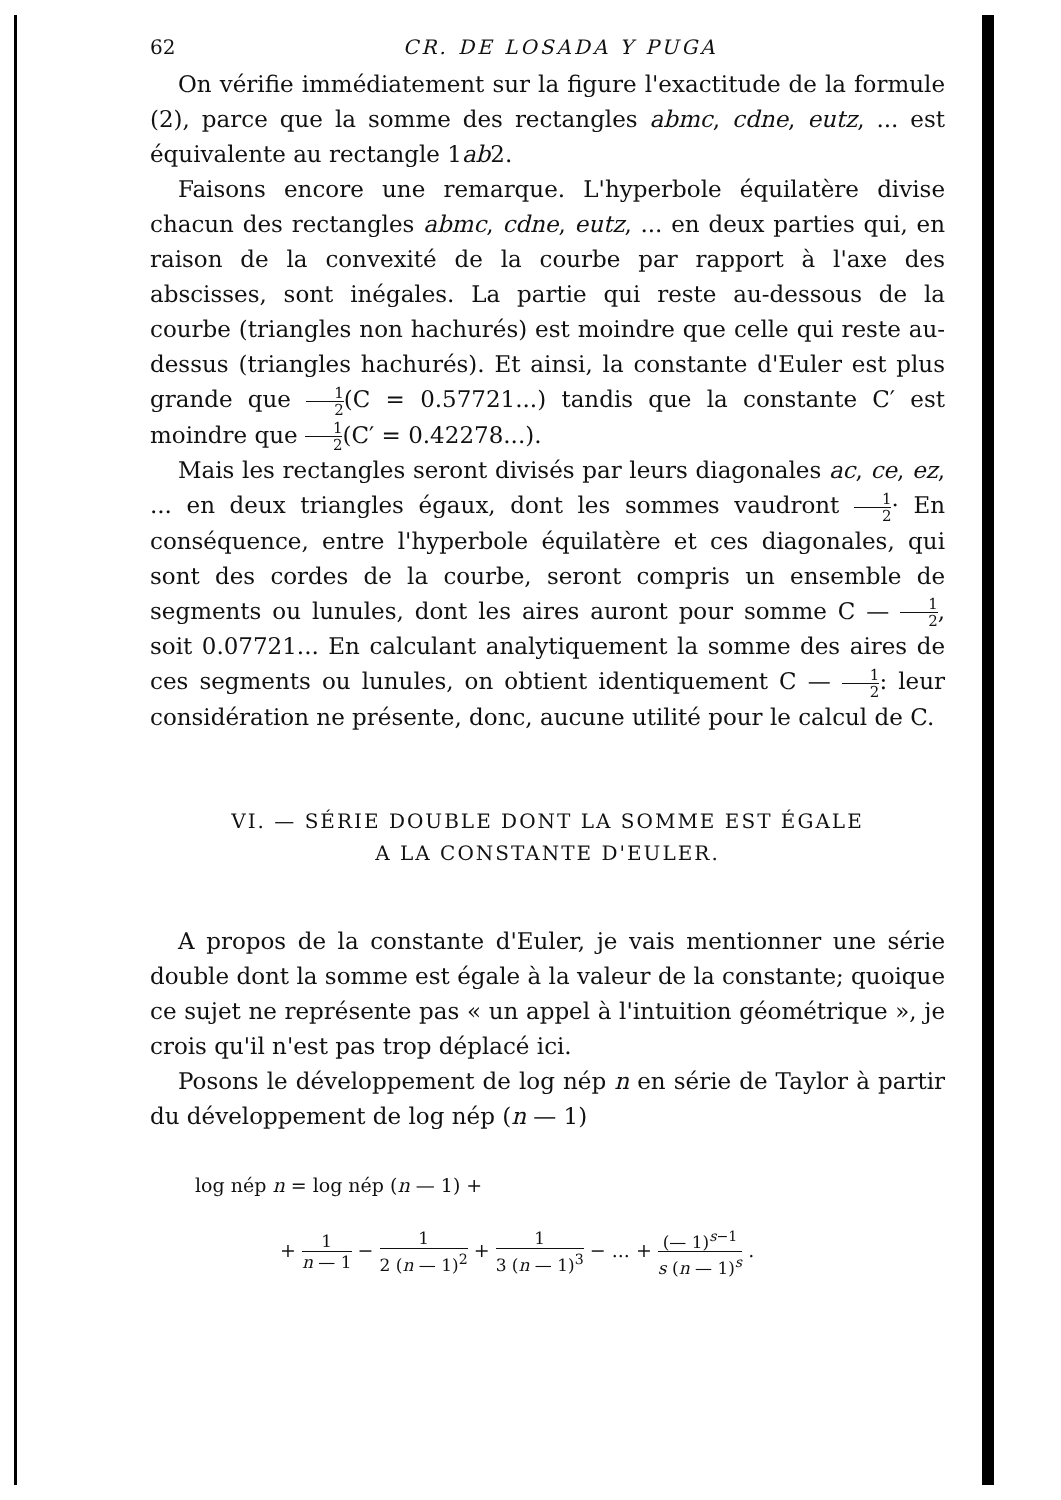62 CR. DE LOSADA Y PUGA
On vérifie immédiatement sur la figure l'exactitude de la formule (2), parce que la somme des rectangles abmc, cdne, eutz, ... est équivalente au rectangle 1ab2.
Faisons encore une remarque. L'hyperbole équilatère divise chacun des rectangles abmc, cdne, eutz, ... en deux parties qui, en raison de la convexité de la courbe par rapport à l'axe des abscisses, sont inégales. La partie qui reste au-dessous de la courbe (triangles non hachurés) est moindre que celle qui reste au-dessus (triangles hachurés). Et ainsi, la constante d'Euler est plus grande que 1 2(C = 0.57721...) tandis que la constante C′ est moindre que 1 2(C′ = 0.42278...).
Mais les rectangles seront divisés par leurs diagonales ac, ce, ez, ... en deux triangles égaux, dont les sommes vaudront 1 2· En conséquence, entre l'hyperbole équilatère et ces diagonales, qui sont des cordes de la courbe, seront compris un ensemble de segments ou lunules, dont les aires auront pour somme C — 1 2, soit 0.07721... En calculant analytiquement la somme des aires de ces segments ou lunules, on obtient identiquement C — 1 2: leur considération ne présente, donc, aucune utilité pour le calcul de C.
VI. — SÉRIE DOUBLE DONT LA SOMME EST ÉGALE
A LA CONSTANTE D'EULER.
A propos de la constante d'Euler, je vais mentionner une série double dont la somme est égale à la valeur de la constante; quoique ce sujet ne représente pas « un appel à l'intuition géométrique », je crois qu'il n'est pas trop déplacé ici.
Posons le développement de log nép n en série de Taylor à partir du développement de log nép (n — 1)
log nép n = log nép (n — 1) +
+ 1 n — 1 − 1 2 (n — 1)<sup>2</sup> + 1 3 (n — 1)<sup>3</sup> − ... + (— 1)<sup>s−1</sup> s (n — 1)<sup>s</sup> .